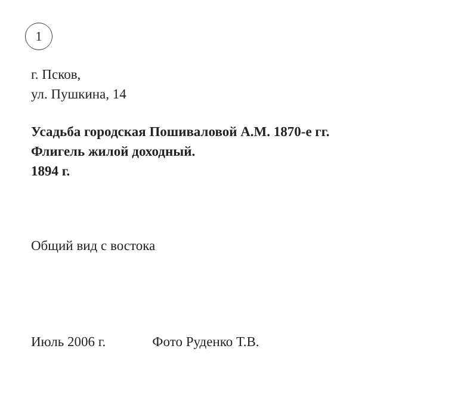1
г. Псков,
ул. Пушкина, 14
Усадьба городская Пошиваловой А.М. 1870-е гг.
Флигель жилой доходный.
1894 г.
Общий вид с востока
Июль 2006 г. Фото Руденко Т.В.